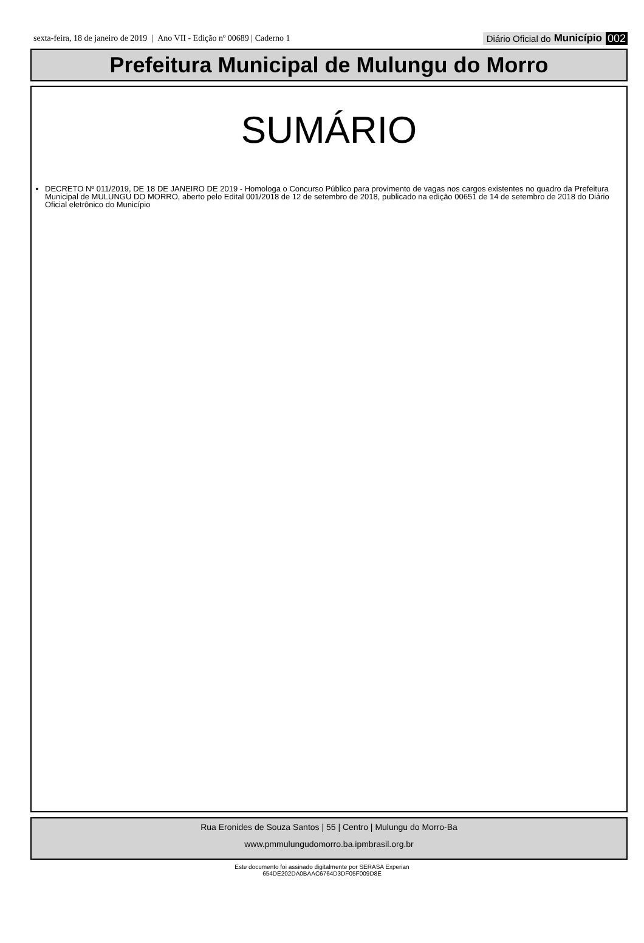sexta-feira, 18 de janeiro de 2019 | Ano VII - Edição nº 00689 | Caderno 1 Diário Oficial do Município 002
Prefeitura Municipal de Mulungu do Morro
SUMÁRIO
DECRETO Nº 011/2019, DE 18 DE JANEIRO DE 2019 - Homologa o Concurso Público para provimento de vagas nos cargos existentes no quadro da Prefeitura Municipal de MULUNGU DO MORRO, aberto pelo Edital 001/2018 de 12 de setembro de 2018, publicado na edição 00651 de 14 de setembro de 2018 do Diário Oficial eletrônico do Município
Rua Eronides de Souza Santos | 55 | Centro | Mulungu do Morro-Ba
www.pmmulungudomorro.ba.ipmbrasil.org.br
Este documento foi assinado digitalmente por SERASA Experian
654DE202DA0BAAC6764D3DF05F009D8E